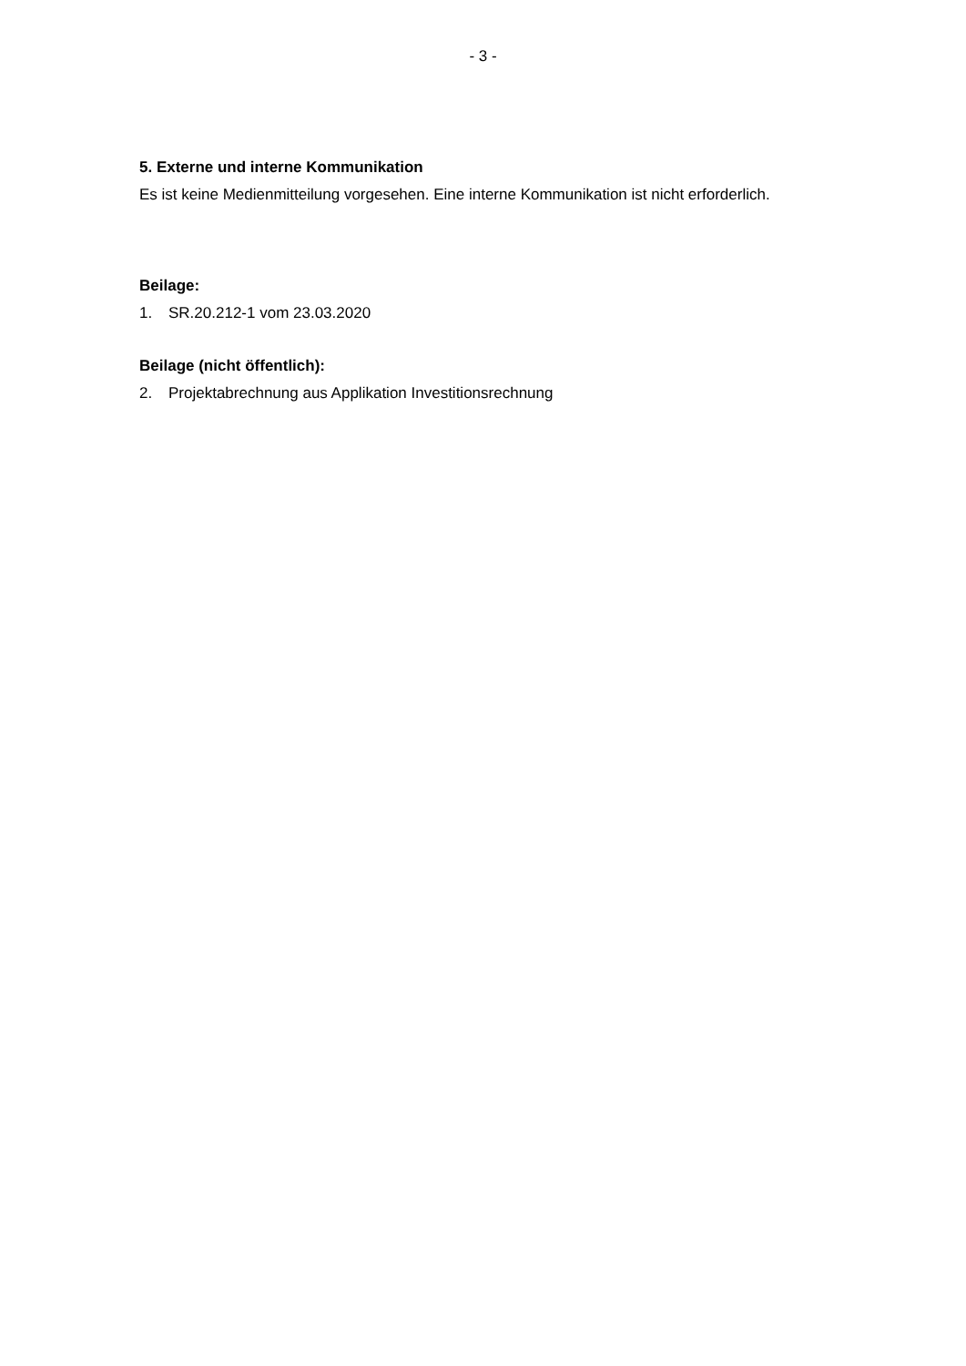- 3 -
5. Externe und interne Kommunikation
Es ist keine Medienmitteilung vorgesehen. Eine interne Kommunikation ist nicht erforderlich.
Beilage:
1. SR.20.212-1 vom 23.03.2020
Beilage (nicht öffentlich):
2. Projektabrechnung aus Applikation Investitionsrechnung